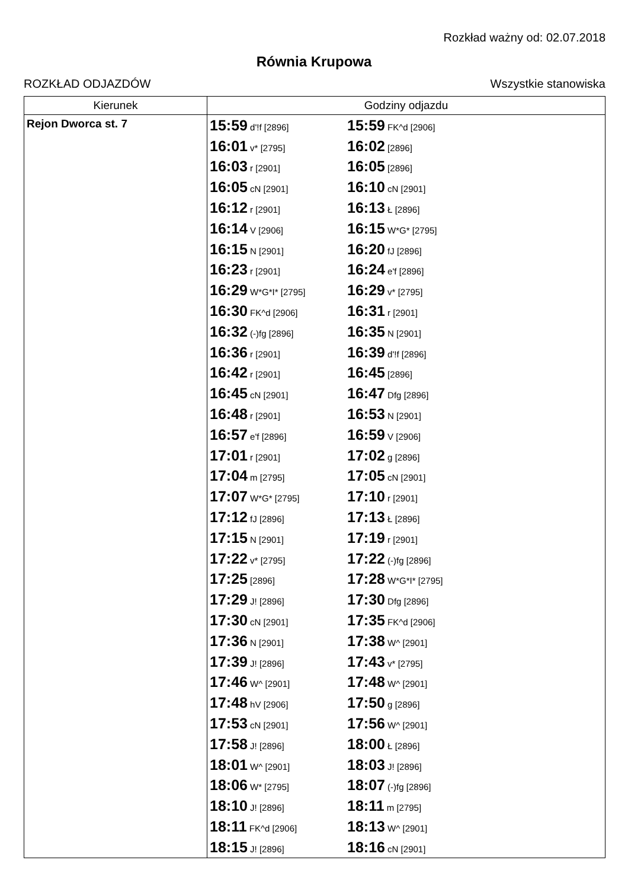Rozkład ważny od: 02.07.2018
Równia Krupowa
ROZKŁAD ODJAZDÓW Wszystkie stanowiska
| Kierunek | Godziny odjazdu |
| --- | --- |
| Rejon Dworca st. 7 | 15:59 d'!f [2896] 15:59 FK^d [2906] 16:01 v* [2795] 16:02 [2896] 16:03 r [2901] 16:05 [2896] 16:05 cN [2901] 16:10 cN [2901] 16:12 r [2901] 16:13 Ł [2896] 16:14 V [2906] 16:15 W*G* [2795] 16:15 N [2901] 16:20 fJ [2896] 16:23 r [2901] 16:24 e'f [2896] 16:29 W*G*I* [2795] 16:29 v* [2795] 16:30 FK^d [2906] 16:31 r [2901] 16:32 (-)fg [2896] 16:35 N [2901] 16:36 r [2901] 16:39 d'!f [2896] 16:42 r [2901] 16:45 [2896] 16:45 cN [2901] 16:47 Dfg [2896] 16:48 r [2901] 16:53 N [2901] 16:57 e'f [2896] 16:59 V [2906] 17:01 r [2901] 17:02 g [2896] 17:04 m [2795] 17:05 cN [2901] 17:07 W*G* [2795] 17:10 r [2901] 17:12 fJ [2896] 17:13 Ł [2896] 17:15 N [2901] 17:19 r [2901] 17:22 v* [2795] 17:22 (-)fg [2896] 17:25 [2896] 17:28 W*G*I* [2795] 17:29 J! [2896] 17:30 Dfg [2896] 17:30 cN [2901] 17:35 FK^d [2906] 17:36 N [2901] 17:38 W^ [2901] 17:39 J! [2896] 17:43 v* [2795] 17:46 W^ [2901] 17:48 W^ [2901] 17:48 hV [2906] 17:50 g [2896] 17:53 cN [2901] 17:56 W^ [2901] 17:58 J! [2896] 18:00 Ł [2896] 18:01 W^ [2901] 18:03 J! [2896] 18:06 W* [2795] 18:07 (-)fg [2896] 18:10 J! [2896] 18:11 m [2795] 18:11 FK^d [2906] 18:13 W^ [2901] 18:15 J! [2896] 18:16 cN [2901] |